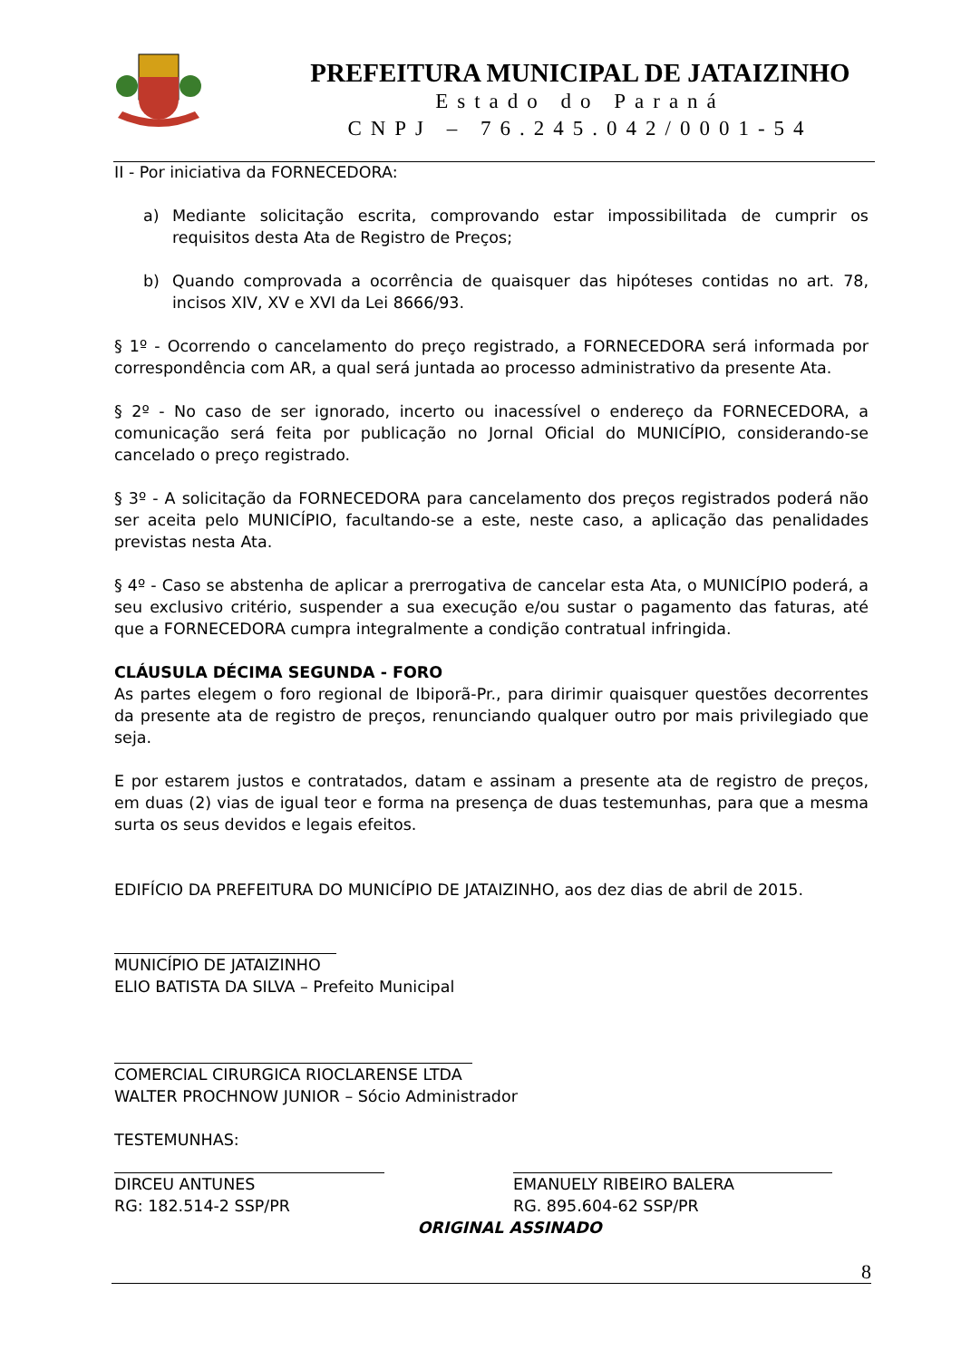PREFEITURA MUNICIPAL DE JATAIZINHO
Estado do Paraná
CNPJ – 76.245.042/0001-54
II - Por iniciativa da FORNECEDORA:
a) Mediante solicitação escrita, comprovando estar impossibilitada de cumprir os requisitos desta Ata de Registro de Preços;
b) Quando comprovada a ocorrência de quaisquer das hipóteses contidas no art. 78, incisos XIV, XV e XVI da Lei 8666/93.
§ 1º - Ocorrendo o cancelamento do preço registrado, a FORNECEDORA será informada por correspondência com AR, a qual será juntada ao processo administrativo da presente Ata.
§ 2º - No caso de ser ignorado, incerto ou inacessível o endereço da FORNECEDORA, a comunicação será feita por publicação no Jornal Oficial do MUNICÍPIO, considerando-se cancelado o preço registrado.
§ 3º - A solicitação da FORNECEDORA para cancelamento dos preços registrados poderá não ser aceita pelo MUNICÍPIO, facultando-se a este, neste caso, a aplicação das penalidades previstas nesta Ata.
§ 4º - Caso se abstenha de aplicar a prerrogativa de cancelar esta Ata, o MUNICÍPIO poderá, a seu exclusivo critério, suspender a sua execução e/ou sustar o pagamento das faturas, até que a FORNECEDORA cumpra integralmente a condição contratual infringida.
CLÁUSULA DÉCIMA SEGUNDA - FORO
As partes elegem o foro regional de Ibiporã-Pr., para dirimir quaisquer questões decorrentes da presente ata de registro de preços, renunciando qualquer outro por mais privilegiado que seja.
E por estarem justos e contratados, datam e assinam a presente ata de registro de preços, em duas (2) vias de igual teor e forma na presença de duas testemunhas, para que a mesma surta os seus devidos e legais efeitos.
EDIFÍCIO DA PREFEITURA DO MUNICÍPIO DE JATAIZINHO, aos dez dias de abril de 2015.
MUNICÍPIO DE JATAIZINHO
ELIO BATISTA DA SILVA – Prefeito Municipal
COMERCIAL CIRURGICA RIOCLARENSE LTDA
WALTER PROCHNOW JUNIOR – Sócio Administrador
TESTEMUNHAS:
DIRCEU ANTUNES
RG: 182.514-2 SSP/PR
EMANUELY RIBEIRO BALERA
RG. 895.604-62 SSP/PR
ORIGINAL ASSINADO
8